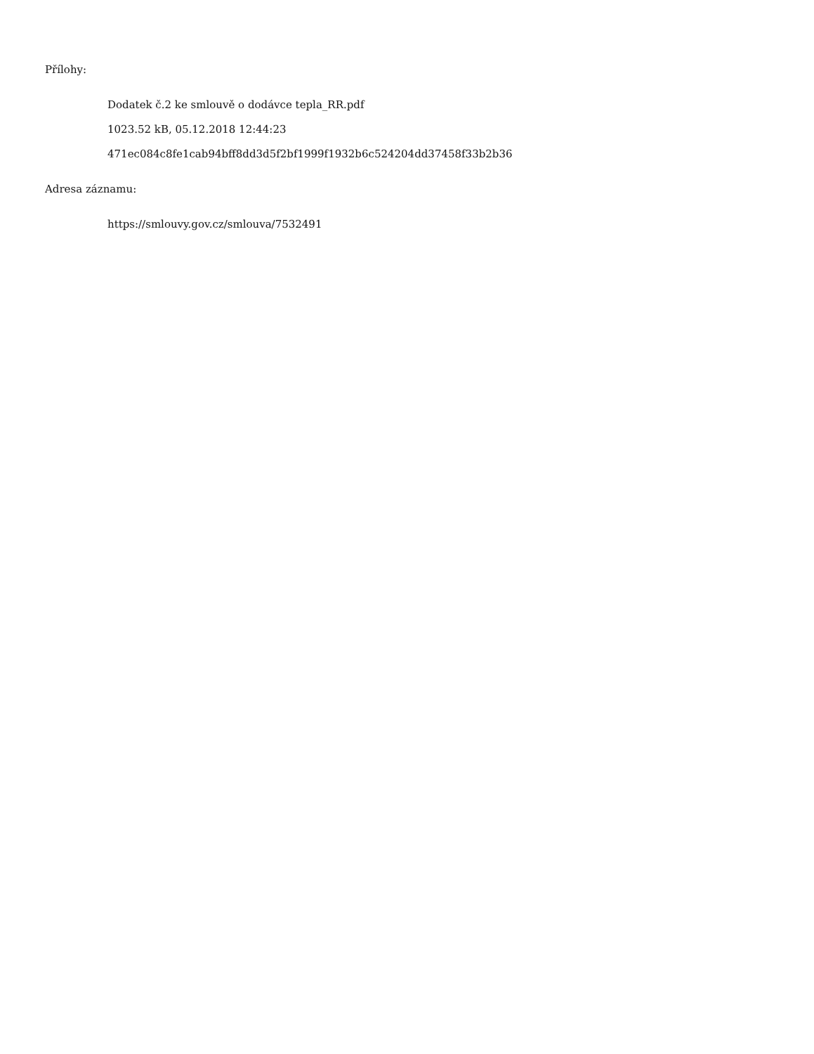Přílohy:
Dodatek č.2 ke smlouvě o dodávce tepla_RR.pdf
1023.52 kB, 05.12.2018 12:44:23
471ec084c8fe1cab94bff8dd3d5f2bf1999f1932b6c524204dd37458f33b2b36
Adresa záznamu:
https://smlouvy.gov.cz/smlouva/7532491